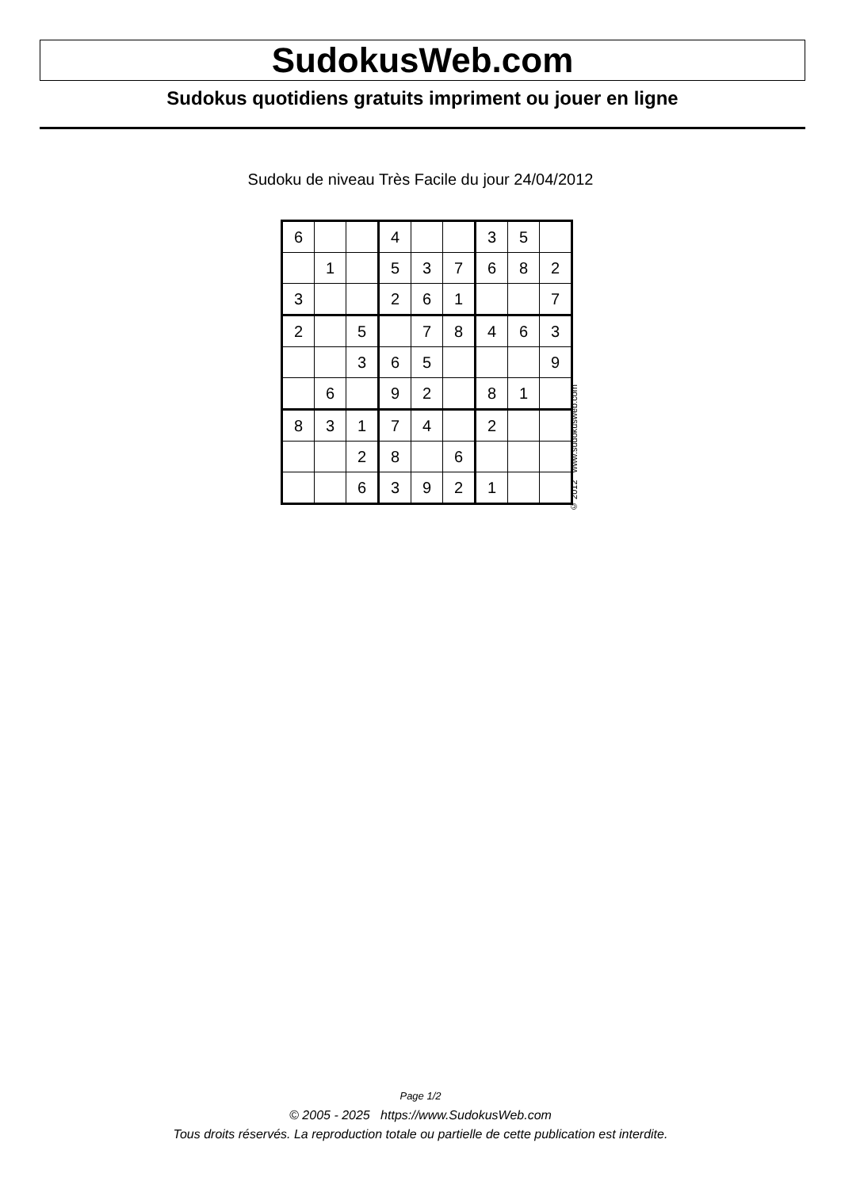SudokusWeb.com
Sudokus quotidiens gratuits impriment ou jouer en ligne
Sudoku de niveau Très Facile du jour 24/04/2012
| 6 | | | 4 | | | 3 | 5 | |
| | 1 | | 5 | 3 | 7 | 6 | 8 | 2 |
| 3 | | | 2 | 6 | 1 | | | 7 |
| 2 | | 5 | | 7 | 8 | 4 | 6 | 3 |
| | | 3 | 6 | 5 | | | | 9 |
| | 6 | | 9 | 2 | | 8 | 1 | |
| 8 | 3 | 1 | 7 | 4 | | 2 | | |
| | | 2 | 8 | | 6 | | | |
| | | 6 | 3 | 9 | 2 | 1 | | |
© 2012 www.sudokusweb.com
Page 1/2
© 2005 - 2025 https://www.SudokusWeb.com
Tous droits réservés. La reproduction totale ou partielle de cette publication est interdite.